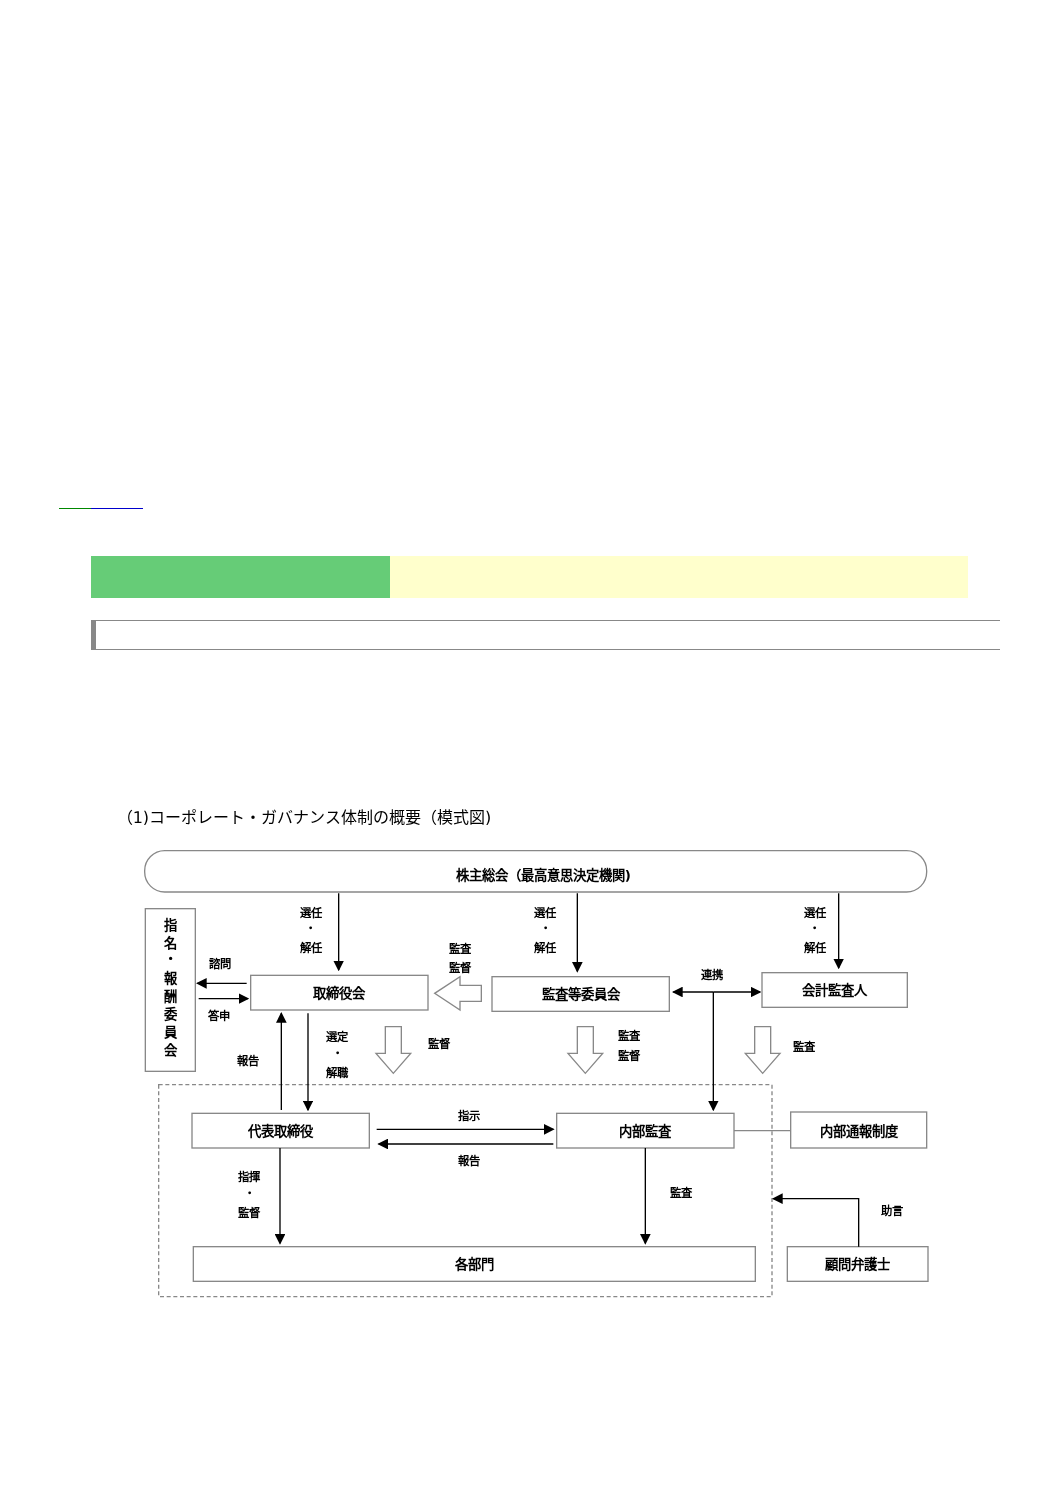（1)コーポレート・ガバナンス体制の概要（模式図)
株主総会（最高意思決定機関)
指
名
・
報
酬
委
員
会
取締役会
監査等委員会
会計監査人
代表取締役
内部監査
内部通報制度
各部門
顧問弁護士
選任
・
解任
選任
・
解任
選任
・
解任
諮問
答申
監査
監督
連携
報告
選定
・
解職
監督
監査
監督
監査
指示
報告
指揮
・
監督
監査
助言